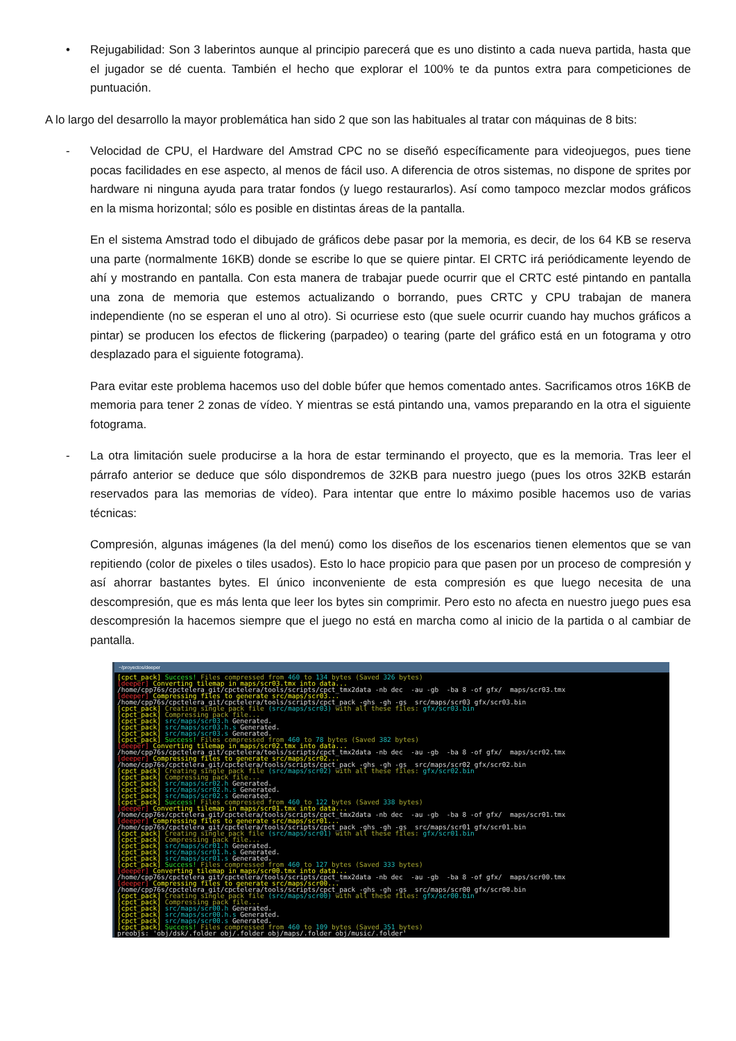• Rejugabilidad: Son 3 laberintos aunque al principio parecerá que es uno distinto a cada nueva partida, hasta que el jugador se dé cuenta. También el hecho que explorar el 100% te da puntos extra para competiciones de puntuación.
A lo largo del desarrollo la mayor problemática han sido 2 que son las habituales al tratar con máquinas de 8 bits:
- Velocidad de CPU, el Hardware del Amstrad CPC no se diseñó específicamente para videojuegos, pues tiene pocas facilidades en ese aspecto, al menos de fácil uso. A diferencia de otros sistemas, no dispone de sprites por hardware ni ninguna ayuda para tratar fondos (y luego restaurarlos). Así como tampoco mezclar modos gráficos en la misma horizontal; sólo es posible en distintas áreas de la pantalla.
En el sistema Amstrad todo el dibujado de gráficos debe pasar por la memoria, es decir, de los 64 KB se reserva una parte (normalmente 16KB) donde se escribe lo que se quiere pintar. El CRTC irá periódicamente leyendo de ahí y mostrando en pantalla. Con esta manera de trabajar puede ocurrir que el CRTC esté pintando en pantalla una zona de memoria que estemos actualizando o borrando, pues CRTC y CPU trabajan de manera independiente (no se esperan el uno al otro). Si ocurriese esto (que suele ocurrir cuando hay muchos gráficos a pintar) se producen los efectos de flickering (parpadeo) o tearing (parte del gráfico está en un fotograma y otro desplazado para el siguiente fotograma).
Para evitar este problema hacemos uso del doble búfer que hemos comentado antes. Sacrificamos otros 16KB de memoria para tener 2 zonas de vídeo. Y mientras se está pintando una, vamos preparando en la otra el siguiente fotograma.
- La otra limitación suele producirse a la hora de estar terminando el proyecto, que es la memoria. Tras leer el párrafo anterior se deduce que sólo dispondremos de 32KB para nuestro juego (pues los otros 32KB estarán reservados para las memorias de vídeo). Para intentar que entre lo máximo posible hacemos uso de varias técnicas:
Compresión, algunas imágenes (la del menú) como los diseños de los escenarios tienen elementos que se van repitiendo (color de pixeles o tiles usados). Esto lo hace propicio para que pasen por un proceso de compresión y así ahorrar bastantes bytes. El único inconveniente de esta compresión es que luego necesita de una descompresión, que es más lenta que leer los bytes sin comprimir. Pero esto no afecta en nuestro juego pues esa descompresión la hacemos siempre que el juego no está en marcha como al inicio de la partida o al cambiar de pantalla.
~/proyectos/deeper
[cpct_pack] Success! Files compressed from 460 to 134 bytes (Saved 326 bytes)
[deeper] Converting tilemap in maps/scr03.tmx into data...
/home/cpp76s/cpctelera_git/cpctelera/tools/scripts/cpct_tmx2data -nb dec  -au -gb  -ba 8 -of gfx/  maps/scr03.tmx
[deeper] Compressing files to generate src/maps/scr03...
/home/cpp76s/cpctelera_git/cpctelera/tools/scripts/cpct_pack -ghs -gh -gs  src/maps/scr03 gfx/scr03.bin
[cpct_pack] Creating single pack file (src/maps/scr03) with all these files: gfx/scr03.bin
[cpct_pack] Compressing pack file...
[cpct_pack] src/maps/scr03.h Generated.
[cpct_pack] src/maps/scr03.h.s Generated.
[cpct_pack] src/maps/scr03.s Generated.
[cpct_pack] Success! Files compressed from 460 to 78 bytes (Saved 382 bytes)
[deeper] Converting tilemap in maps/scr02.tmx into data...
/home/cpp76s/cpctelera_git/cpctelera/tools/scripts/cpct_tmx2data -nb dec  -au -gb  -ba 8 -of gfx/  maps/scr02.tmx
[deeper] Compressing files to generate src/maps/scr02...
/home/cpp76s/cpctelera_git/cpctelera/tools/scripts/cpct_pack -ghs -gh -gs  src/maps/scr02 gfx/scr02.bin
[cpct_pack] Creating single pack file (src/maps/scr02) with all these files: gfx/scr02.bin
[cpct_pack] Compressing pack file...
[cpct_pack] src/maps/scr02.h Generated.
[cpct_pack] src/maps/scr02.h.s Generated.
[cpct_pack] src/maps/scr02.s Generated.
[cpct_pack] Success! Files compressed from 460 to 122 bytes (Saved 338 bytes)
[deeper] Converting tilemap in maps/scr01.tmx into data...
/home/cpp76s/cpctelera_git/cpctelera/tools/scripts/cpct_tmx2data -nb dec  -au -gb  -ba 8 -of gfx/  maps/scr01.tmx
[deeper] Compressing files to generate src/maps/scr01...
/home/cpp76s/cpctelera_git/cpctelera/tools/scripts/cpct_pack -ghs -gh -gs  src/maps/scr01 gfx/scr01.bin
[cpct_pack] Creating single pack file (src/maps/scr01) with all these files: gfx/scr01.bin
[cpct_pack] Compressing pack file...
[cpct_pack] src/maps/scr01.h Generated.
[cpct_pack] src/maps/scr01.h.s Generated.
[cpct_pack] src/maps/scr01.s Generated.
[cpct_pack] Success! Files compressed from 460 to 127 bytes (Saved 333 bytes)
[deeper] Converting tilemap in maps/scr00.tmx into data...
/home/cpp76s/cpctelera_git/cpctelera/tools/scripts/cpct_tmx2data -nb dec  -au -gb  -ba 8 -of gfx/  maps/scr00.tmx
[deeper] Compressing files to generate src/maps/scr00...
/home/cpp76s/cpctelera_git/cpctelera/tools/scripts/cpct_pack -ghs -gh -gs  src/maps/scr00 gfx/scr00.bin
[cpct_pack] Creating single pack file (src/maps/scr00) with all these files: gfx/scr00.bin
[cpct_pack] Compressing pack file...
[cpct_pack] src/maps/scr00.h Generated.
[cpct_pack] src/maps/scr00.h.s Generated.
[cpct_pack] src/maps/scr00.s Generated.
[cpct_pack] Success! Files compressed from 460 to 109 bytes (Saved 351 bytes)
preobjs: 'obj/dsk/.folder obj/.folder obj/maps/.folder obj/music/.folder'